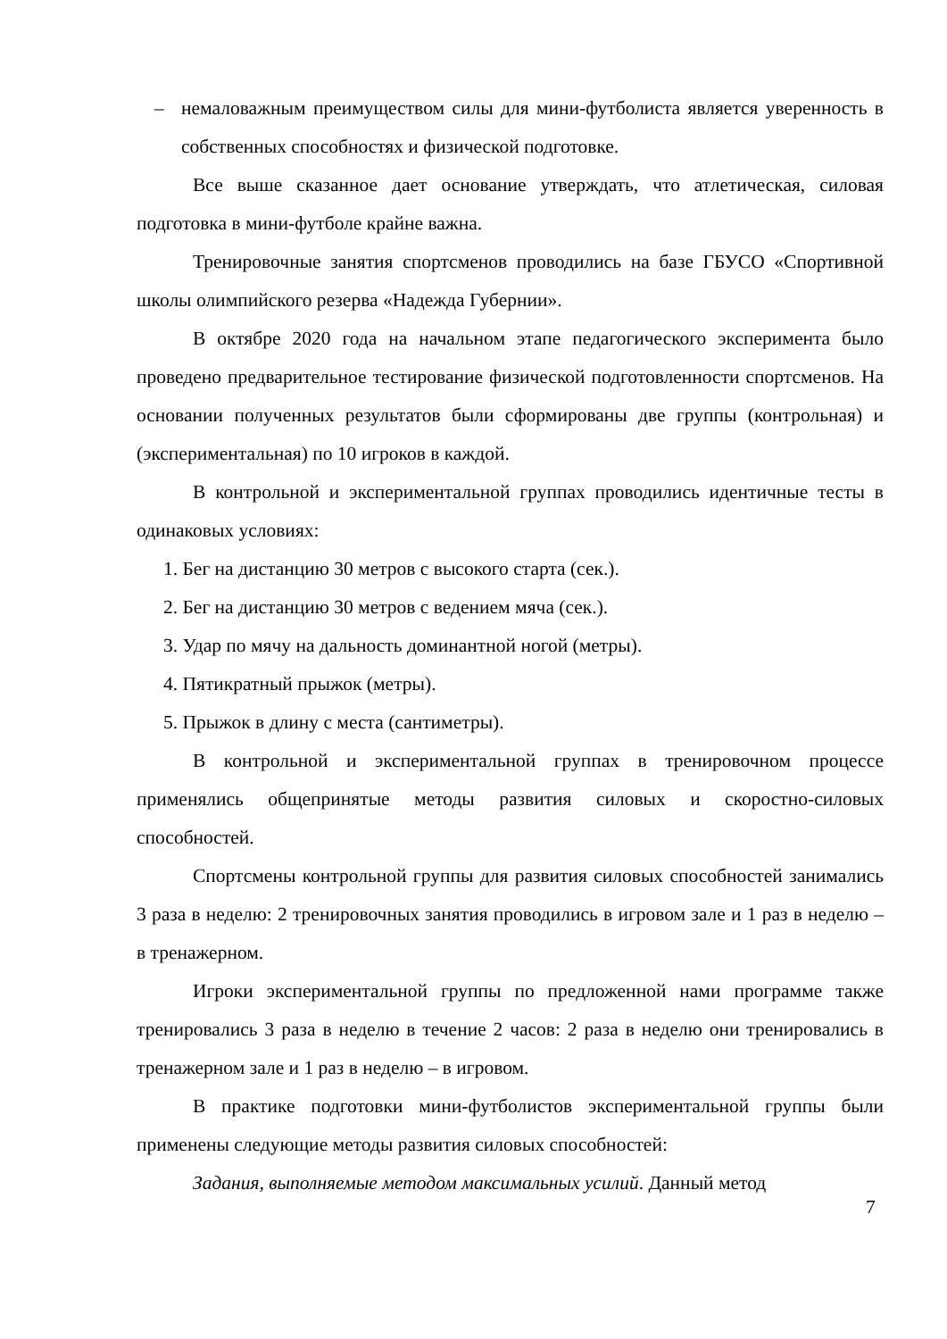– немаловажным преимуществом силы для мини-футболиста является уверенность в собственных способностях и физической подготовке.
Все выше сказанное дает основание утверждать, что атлетическая, силовая подготовка в мини-футболе крайне важна.
Тренировочные занятия спортсменов проводились на базе ГБУСО «Спортивной школы олимпийского резерва «Надежда Губернии».
В октябре 2020 года на начальном этапе педагогического эксперимента было проведено предварительное тестирование физической подготовленности спортсменов. На основании полученных результатов были сформированы две группы (контрольная) и (экспериментальная) по 10 игроков в каждой.
В контрольной и экспериментальной группах проводились идентичные тесты в одинаковых условиях:
1. Бег на дистанцию 30 метров с высокого старта (сек.).
2. Бег на дистанцию 30 метров с ведением мяча (сек.).
3. Удар по мячу на дальность доминантной ногой (метры).
4. Пятикратный прыжок (метры).
5. Прыжок в длину с места (сантиметры).
В контрольной и экспериментальной группах в тренировочном процессе применялись общепринятые методы развития силовых и скоростно-силовых способностей.
Спортсмены контрольной группы для развития силовых способностей занимались 3 раза в неделю: 2 тренировочных занятия проводились в игровом зале и 1 раз в неделю – в тренажерном.
Игроки экспериментальной группы по предложенной нами программе также тренировались 3 раза в неделю в течение 2 часов: 2 раза в неделю они тренировались в тренажерном зале и 1 раз в неделю – в игровом.
В практике подготовки мини-футболистов экспериментальной группы были применены следующие методы развития силовых способностей:
Задания, выполняемые методом максимальных усилий. Данный метод
7